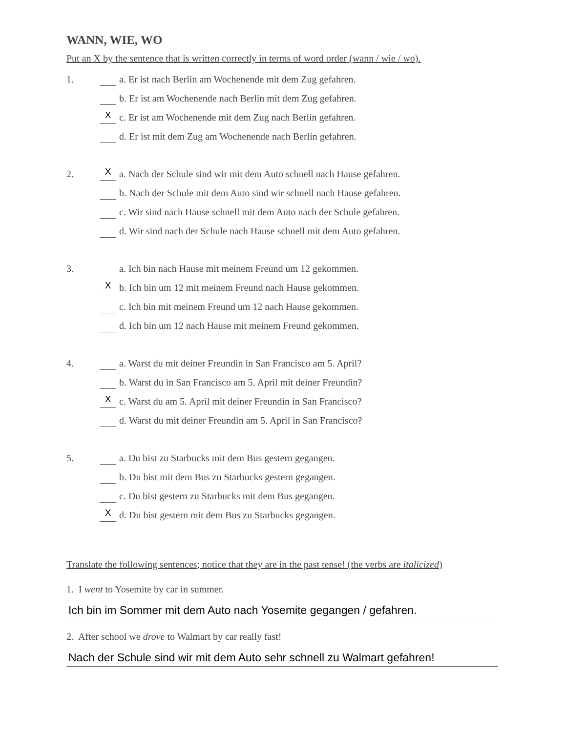WANN, WIE, WO
Put an X by the sentence that is written correctly in terms of word order (wann / wie / wo).
1.
a. Er ist nach Berlin am Wochenende mit dem Zug gefahren.
b. Er ist am Wochenende nach Berlin mit dem Zug gefahren.
Xc. Er ist am Wochenende mit dem Zug nach Berlin gefahren.
d. Er ist mit dem Zug am Wochenende nach Berlin gefahren.
2.
Xa. Nach der Schule sind wir mit dem Auto schnell nach Hause gefahren.
b. Nach der Schule mit dem Auto sind wir schnell nach Hause gefahren.
c. Wir sind nach Hause schnell mit dem Auto nach der Schule gefahren.
d. Wir sind nach der Schule nach Hause schnell mit dem Auto gefahren.
3.
a. Ich bin nach Hause mit meinem Freund um 12 gekommen.
Xb. Ich bin um 12 mit meinem Freund nach Hause gekommen.
c. Ich bin mit meinem Freund um 12 nach Hause gekommen.
d. Ich bin um 12 nach Hause mit meinem Freund gekommen.
4.
a. Warst du mit deiner Freundin in San Francisco am 5. April?
b. Warst du in San Francisco am 5. April mit deiner Freundin?
Xc. Warst du am 5. April mit deiner Freundin in San Francisco?
d. Warst du mit deiner Freundin am 5. April in San Francisco?
5.
a. Du bist zu Starbucks mit dem Bus gestern gegangen.
b. Du bist mit dem Bus zu Starbucks gestern gegangen.
c. Du bist gestern zu Starbucks mit dem Bus gegangen.
Xd. Du bist gestern mit dem Bus zu Starbucks gegangen.
Translate the following sentences; notice that they are in the past tense! (the verbs are italicized)
1. I went to Yosemite by car in summer.
Ich bin im Sommer mit dem Auto nach Yosemite gegangen / gefahren.
2. After school we drove to Walmart by car really fast!
Nach der Schule sind wir mit dem Auto sehr schnell zu Walmart gefahren!